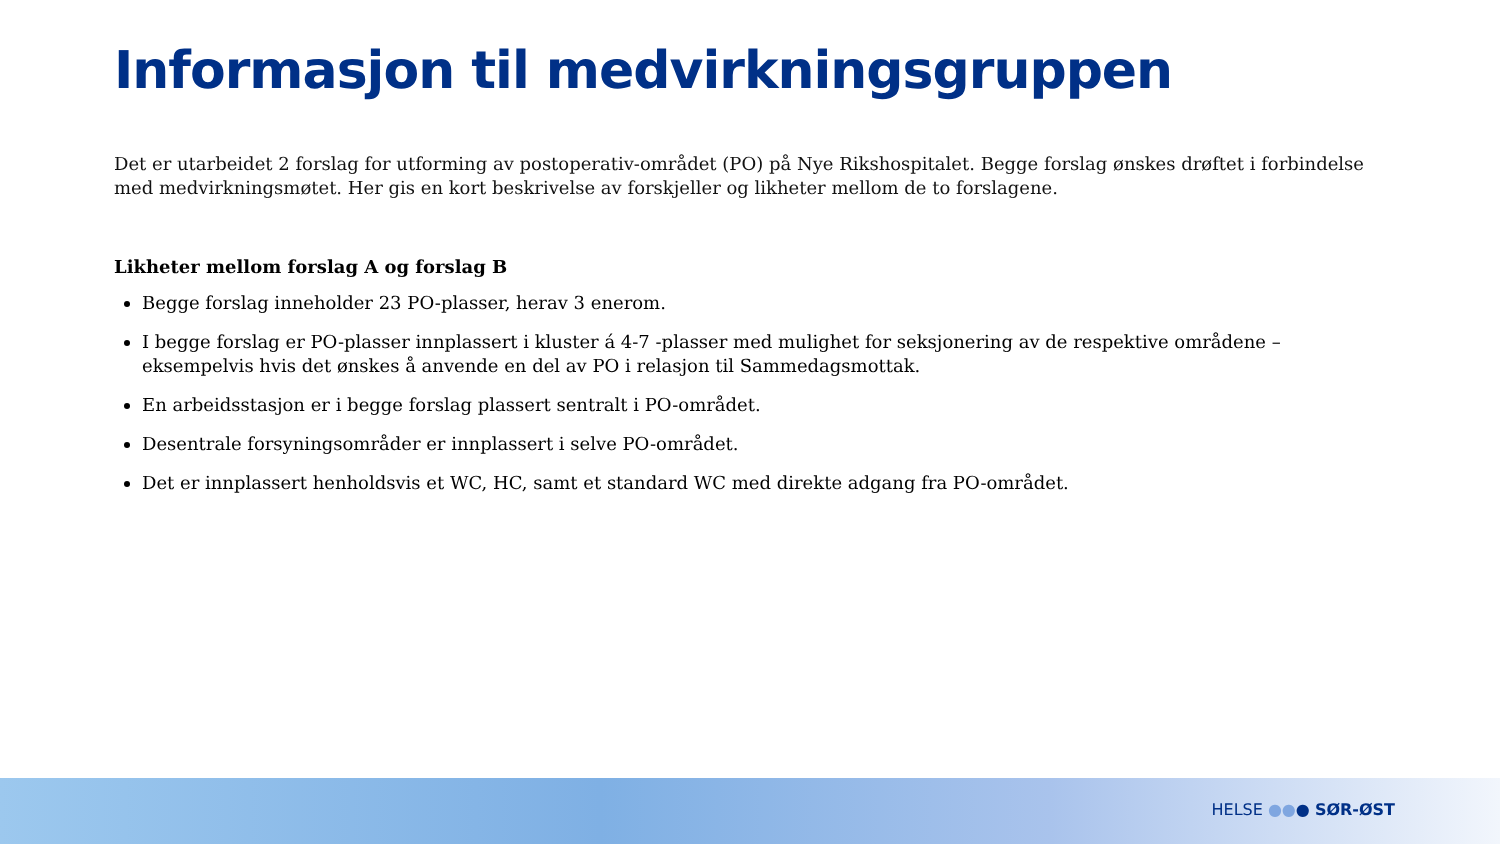Informasjon til medvirkningsgruppen
Det er utarbeidet 2 forslag for utforming av postoperativ-området (PO) på Nye Rikshospitalet. Begge forslag ønskes drøftet i forbindelse med medvirkningsmøtet. Her gis en kort beskrivelse av forskjeller og likheter mellom de to forslagene.
Likheter mellom forslag A og forslag B
Begge forslag inneholder 23 PO-plasser, herav 3 enerom.
I begge forslag er PO-plasser innplassert i kluster á 4-7 -plasser med mulighet for seksjonering av de respektive områdene – eksempelvis hvis det ønskes å anvende en del av PO i relasjon til Sammedagsmottak.
En arbeidsstasjon er i begge forslag plassert sentralt i PO-området.
Desentrale forsyningsområder er innplassert i selve PO-området.
Det er innplassert henholdsvis et WC, HC, samt et standard WC med direkte adgang fra PO-området.
HELSE ●●● SØR-ØST